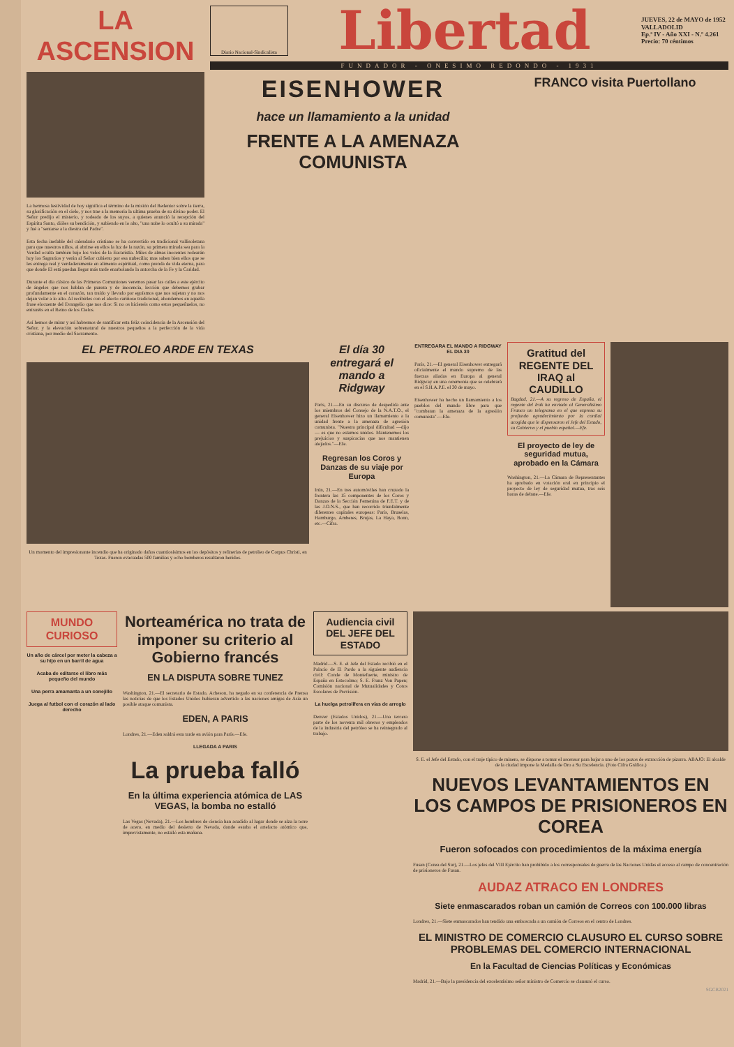LA ASCENSION
La hermosa festividad de hoy significa el término de la misión del Redentor sobre la tierra, su glorificación en el cielo, y nos trae a la memoria la ultima prueba de su divino poder. El Señor predijo el misterio, y rodeado de los suyos, a quienes anunció la recepción del Espíritu Santo, dióles su bendición, y subiendo en lo alto, "una nube lo ocultó a su mirada" y fué a "sentarse a la diestra del Padre".
Esta fecha inefable del calendario cristiano se ha convertido en tradicional vallisoletana para que nuestros niños, al abrirse en ellos la luz de la razón, su primera mirada sea para la Verdad oculta también bajo los velos de la Eucaristía. Miles de almas inocentes rodearán hoy los Sagrarios y verán al Señor cubierto por esa nubecilla; mas saben bien ellos que se les entrega real y verdaderamente en alimento espiritual, como prenda de vida eterna, para que donde El está puedan llegar más tarde enarbolando la antorcha de la Fe y la Caridad.
Durante el día clásico de las Primeras Comuniones veremos pasar las calles a este ejército de ángeles que nos hablan de pureza y de inocencia, lección que debemos grabar profundamente en el corazón, tan traído y llevado por egoísmos que nos sujetan y no nos dejan volar a lo alto. Al recibirles con el afecto cariñoso tradicional, ahondemos en aquella frase elocuente del Evangelio que nos dice: Si no os hiciereis como estos pequeñuelos, no entraréis en el Reino de los Cielos.
Así hemos de mirar y así habremos de santificar esta feliz coincidencia de la Ascensión del Señor, y la elevación sobrenatural de nuestros pequeños a la perfección de la vida cristiana, por medio del Sacramento.
Diario Nacional-Sindicalista
Libertad
JUEVES, 22 de MAYO de 1952
VALLADOLID
Ep.ª IV - Año XXI - N.º 4.261
Precio: 70 céntimos
FUNDADOR - ONESIMO REDONDO - 1931
EISENHOWER
hace un llamamiento a la unidad
FRENTE A LA AMENAZA COMUNISTA
FRANCO visita Puertollano
EL PETROLEO ARDE EN TEXAS
Un momento del impresionante incendio que ha originado daños cuantiosísimos en los depósitos y refinerías de petróleo de Corpus Christi, en Texas. Fueron evacuadas 500 familias y ocho bomberos resultaron heridos.
El día 30 entregará el mando a Ridgway
París, 21.—En su discurso de despedida ante los miembros del Consejo de la N.A.T.O., el general Eisenhower hizo un llamamiento a la unidad frente a la amenaza de agresión comunista. "Nuestra principal dificultad —dijo— es que no estamos unidos. Mantenemos los prejuicios y suspicacias que nos mantienen alejados."—Efe.
Regresan los Coros y Danzas de su viaje por Europa
Irún, 21.—En tres automóviles han cruzado la frontera las 15 componentes de los Coros y Danzas de la Sección Femenina de F.E.T. y de las J.O.N.S., que han recorrido triunfalmente diferentes capitales europeas: París, Bruselas, Hamburgo, Amberes, Brujas, La Haya, Bonn, etc.—Cifra.
ENTREGARA EL MANDO A RIDGWAY EL DIA 30
París, 21.—El general Eisenhower entregará oficialmente el mando supremo de las fuerzas aliadas en Europa al general Ridgway en una ceremonia que se celebrará en el S.H.A.P.E. el 30 de mayo.
Eisenhower ha hecho un llamamiento a los pueblos del mundo libre para que "combatan la amenaza de la agresión comunista".—Efe.
Gratitud del REGENTE DEL IRAQ al CAUDILLO
Bagdad, 21.—A su regreso de España, el regente del Irak ha enviado al Generalísimo Franco un telegrama en el que expresa su profundo agradecimiento por la cordial acogida que le dispensaron el Jefe del Estado, su Gobierno y el pueblo español.—Efe.
El proyecto de ley de seguridad mutua, aprobado en la Cámara
Washington, 21.—La Cámara de Representantes ha aprobado en votación oral en principio el proyecto de ley de seguridad mutua, tras seis horas de debate.—Efe.
MUNDO CURIOSO
Un año de cárcel por meter la cabeza a su hijo en un barril de agua
Acaba de editarse el libro más pequeño del mundo
Una perra amamanta a un conejillo
Juega al futbol con el corazón al lado derecho
Norteamérica no trata de imponer su criterio al Gobierno francés
EN LA DISPUTA SOBRE TUNEZ
Washington, 21.—El secretario de Estado, Acheson, ha negado en su conferencia de Prensa las noticias de que los Estados Unidos hubieran advertido a las naciones amigas de Asia un posible ataque comunista.
EDEN, A PARIS
Londres, 21.—Eden saldrá esta tarde en avión para París.—Efe.
LLEGADA A PARIS
La prueba falló
En la última experiencia atómica de LAS VEGAS, la bomba no estalló
Las Vegas (Nevada), 21.—Los hombres de ciencia han acudido al lugar donde se alza la torre de acero, en medio del desierto de Nevada, donde estaba el artefacto atómico que, imprevistamente, no estalló esta mañana.
Audiencia civil DEL JEFE DEL ESTADO
Madrid.—S. E. el Jefe del Estado recibió en el Palacio de El Pardo a la siguiente audiencia civil: Conde de Montefuerte, ministro de España en Estocolmo; S. E. Franz Von Papen; Comisión nacional de Mutualidades y Cotos Escolares de Previsión.
La huelga petrolífera en vías de arreglo
Denver (Estados Unidos), 21.—Una tercera parte de los noventa mil obreros y empleados de la industria del petróleo se ha reintegrado al trabajo.
S. E. el Jefe del Estado, con el traje típico de minero, se dispone a tomar el ascensor para bajar a uno de los pozos de extracción de pizarra. ABAJO: El alcalde de la ciudad impone la Medalla de Oro a Su Excelencia. (Foto Cifra Gráfica.)
NUEVOS LEVANTAMIENTOS EN LOS CAMPOS DE PRISIONEROS EN COREA
Fueron sofocados con procedimientos de la máxima energía
Fusan (Corea del Sur), 21.—Los jefes del VIII Ejército han prohibido a los corresponsales de guerra de las Naciones Unidas el acceso al campo de concentración de prisioneros de Fusan.
AUDAZ ATRACO EN LONDRES
Siete enmascarados roban un camión de Correos con 100.000 libras
Londres, 21.—Siete enmascarados han tendido una emboscada a un camión de Correos en el centro de Londres.
EL MINISTRO DE COMERCIO CLAUSURO EL CURSO SOBRE PROBLEMAS DEL COMERCIO INTERNACIONAL
En la Facultad de Ciencias Políticas y Económicas
Madrid, 21.—Bajo la presidencia del excelentísimo señor ministro de Comercio se clausuró el curso.
SGCB2021